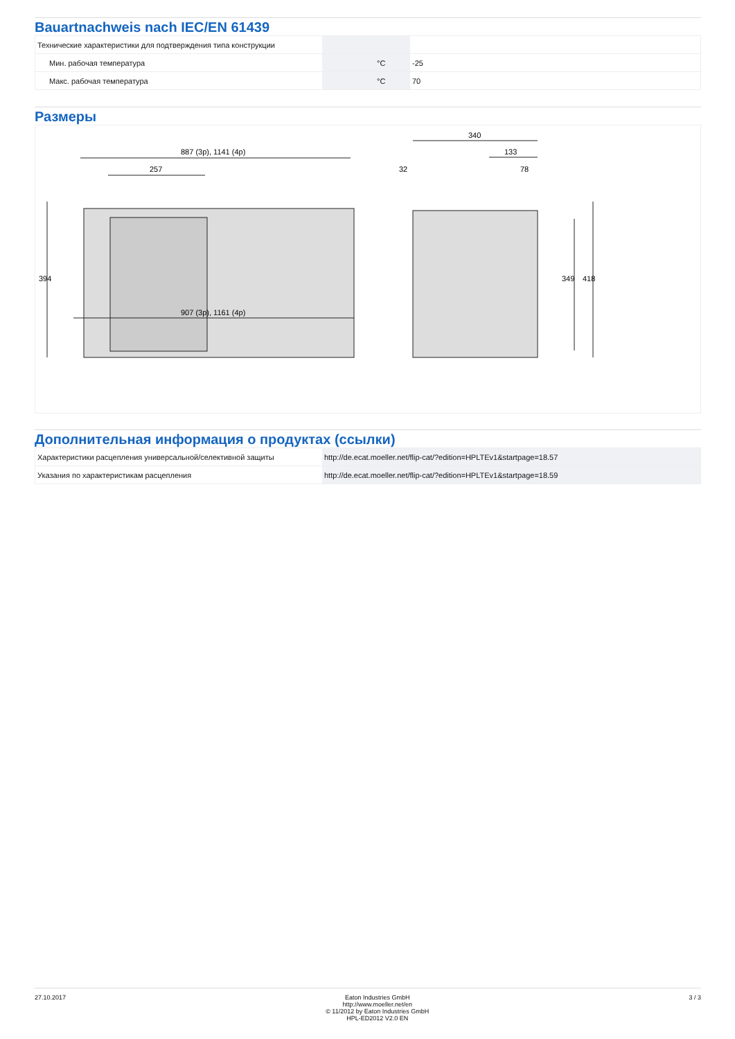Bauartnachweis nach IEC/EN 61439
| Технические характеристики для подтверждения типа конструкции | | | |
| Мин. рабочая температура | | °C | -25 |
| Макс. рабочая температура | | °C | 70 |
Размеры
887 (3p), 1141 (4p)
257
907 (3p), 1161 (4p)
394
340
133
32
78
349
418
Дополнительная информация о продуктах (ссылки)
| Характеристики расцепления универсальной/селективной защиты | http://de.ecat.moeller.net/flip-cat/?edition=HPLTEv1&startpage=18.57 |
| Указания по характеристикам расцепления | http://de.ecat.moeller.net/flip-cat/?edition=HPLTEv1&startpage=18.59 |
27.10.2017 Eaton Industries GmbH
http://www.moeller.net/en
© 11/2012 by Eaton Industries GmbH
HPL-ED2012 V2.0 EN
3 / 3